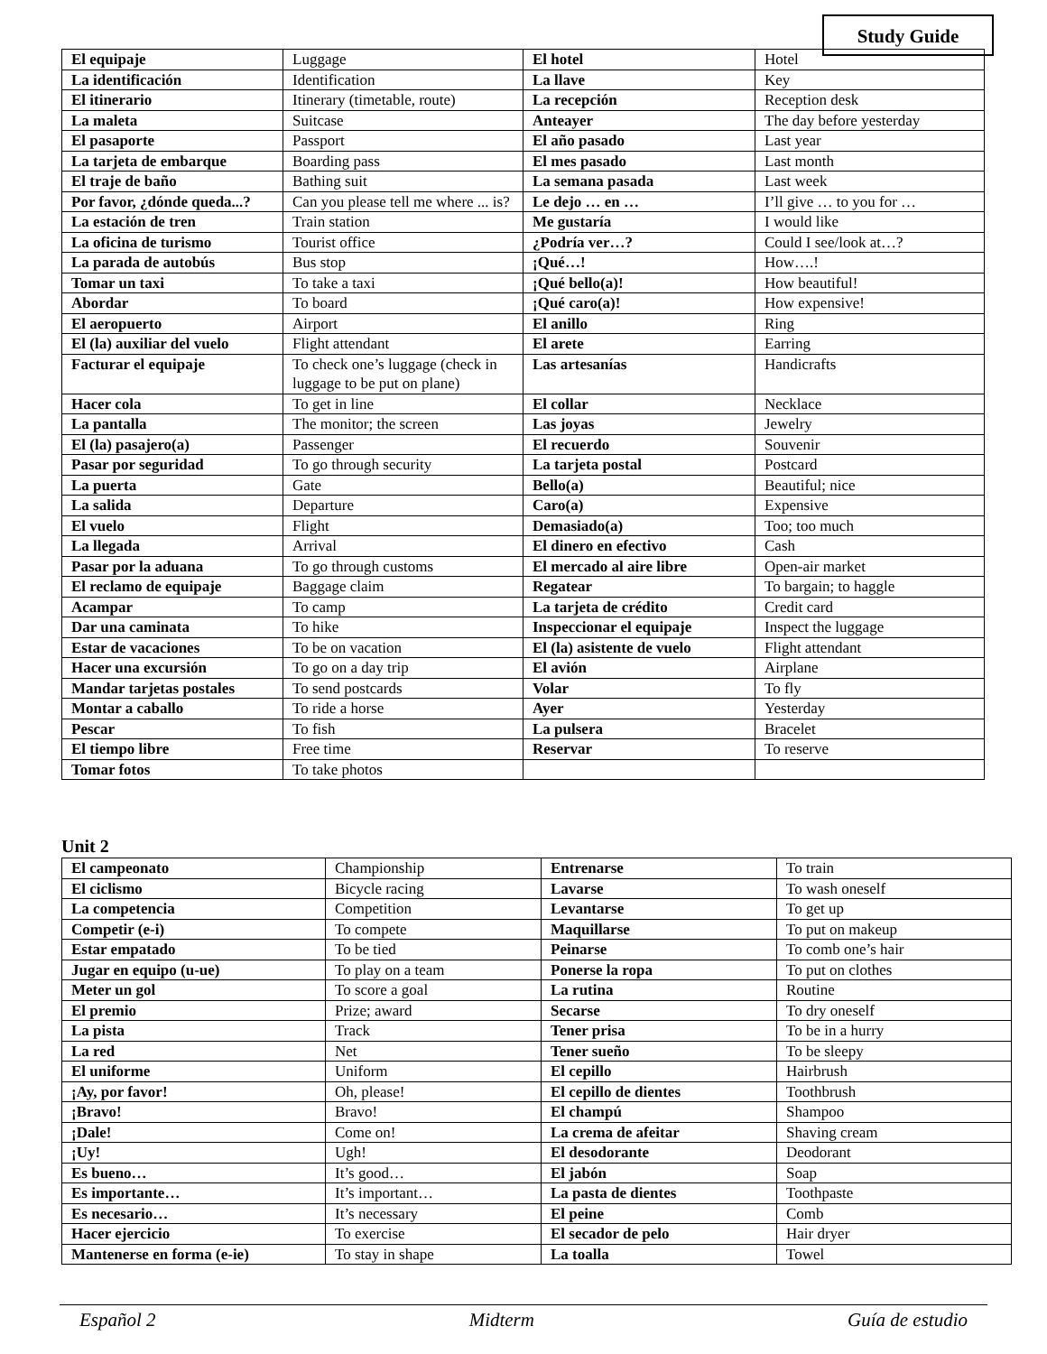Study Guide
| El equipaje | Luggage | El hotel | Hotel |
| La identificación | Identification | La llave | Key |
| El itinerario | Itinerary (timetable, route) | La recepción | Reception desk |
| La maleta | Suitcase | Anteayer | The day before yesterday |
| El pasaporte | Passport | El año pasado | Last year |
| La tarjeta de embarque | Boarding pass | El mes pasado | Last month |
| El traje de baño | Bathing suit | La semana pasada | Last week |
| Por favor, ¿dónde queda...? | Can you please tell me where ... is? | Le dejo … en … | I’ll give … to you for … |
| La estación de tren | Train station | Me gustaría | I would like |
| La oficina de turismo | Tourist office | ¿Podría ver…? | Could I see/look at…? |
| La parada de autobús | Bus stop | ¡Qué…! | How….! |
| Tomar un taxi | To take a taxi | ¡Qué bello(a)! | How beautiful! |
| Abordar | To board | ¡Qué caro(a)! | How expensive! |
| El aeropuerto | Airport | El anillo | Ring |
| El (la) auxiliar del vuelo | Flight attendant | El arete | Earring |
| Facturar el equipaje | To check one’s luggage (check in luggage to be put on plane) | Las artesanías | Handicrafts |
| Hacer cola | To get in line | El collar | Necklace |
| La pantalla | The monitor; the screen | Las joyas | Jewelry |
| El (la) pasajero(a) | Passenger | El recuerdo | Souvenir |
| Pasar por seguridad | To go through security | La tarjeta postal | Postcard |
| La puerta | Gate | Bello(a) | Beautiful; nice |
| La salida | Departure | Caro(a) | Expensive |
| El vuelo | Flight | Demasiado(a) | Too; too much |
| La llegada | Arrival | El dinero en efectivo | Cash |
| Pasar por la aduana | To go through customs | El mercado al aire libre | Open-air market |
| El reclamo de equipaje | Baggage claim | Regatear | To bargain; to haggle |
| Acampar | To camp | La tarjeta de crédito | Credit card |
| Dar una caminata | To hike | Inspeccionar el equipaje | Inspect the luggage |
| Estar de vacaciones | To be on vacation | El (la) asistente de vuelo | Flight attendant |
| Hacer una excursión | To go on a day trip | El avión | Airplane |
| Mandar tarjetas postales | To send postcards | Volar | To fly |
| Montar a caballo | To ride a horse | Ayer | Yesterday |
| Pescar | To fish | La pulsera | Bracelet |
| El tiempo libre | Free time | Reservar | To reserve |
| Tomar fotos | To take photos | | |
Unit 2
| El campeonato | Championship | Entrenarse | To train |
| El ciclismo | Bicycle racing | Lavarse | To wash oneself |
| La competencia | Competition | Levantarse | To get up |
| Competir (e-i) | To compete | Maquillarse | To put on makeup |
| Estar empatado | To be tied | Peinarse | To comb one’s hair |
| Jugar en equipo (u-ue) | To play on a team | Ponerse la ropa | To put on clothes |
| Meter un gol | To score a goal | La rutina | Routine |
| El premio | Prize; award | Secarse | To dry oneself |
| La pista | Track | Tener prisa | To be in a hurry |
| La red | Net | Tener sueño | To be sleepy |
| El uniforme | Uniform | El cepillo | Hairbrush |
| ¡Ay, por favor! | Oh, please! | El cepillo de dientes | Toothbrush |
| ¡Bravo! | Bravo! | El champú | Shampoo |
| ¡Dale! | Come on! | La crema de afeitar | Shaving cream |
| ¡Uy! | Ugh! | El desodorante | Deodorant |
| Es bueno… | It’s good… | El jabón | Soap |
| Es importante… | It’s important… | La pasta de dientes | Toothpaste |
| Es necesario… | It’s necessary | El peine | Comb |
| Hacer ejercicio | To exercise | El secador de pelo | Hair dryer |
| Mantenerse en forma (e-ie) | To stay in shape | La toalla | Towel |
Español 2 Midterm Guía de estudio